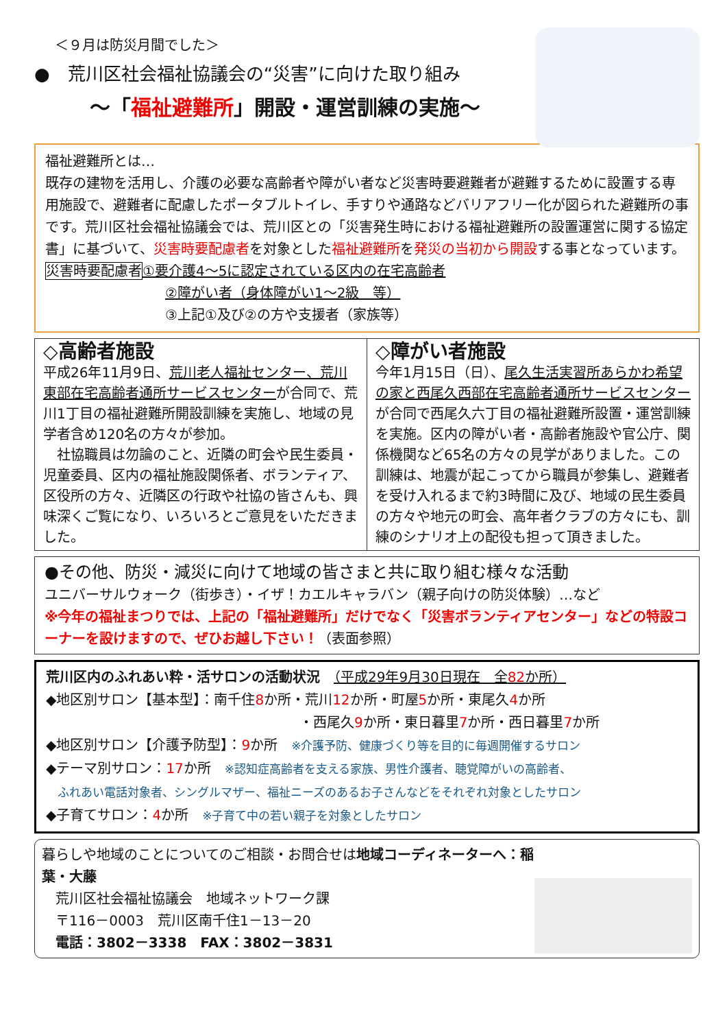＜９月は防災月間でした＞
●　荒川区社会福祉協議会の“災害”に向けた取り組み
～「福祉避難所」開設・運営訓練の実施～
福祉避難所とは…
既存の建物を活用し、介護の必要な高齢者や障がい者など災害時要避難者が避難するために設置する専用施設で、避難者に配慮したポータブルトイレ、手すりや通路などバリアフリー化が図られた避難所の事です。荒川区社会福祉協議会では、荒川区との「災害発生時における福祉避難所の設置運営に関する協定書」に基づいて、災害時要配慮者を対象とした福祉避難所を発災の当初から開設する事となっています。
災害時要配慮者 ①要介護4～5に認定されている区内の在宅高齢者
②障がい者（身体障がい1～2級　等）
③上記①及び②の方や支援者（家族等）
◇高齢者施設
平成26年11月9日、荒川老人福祉センター、荒川東部在宅高齢者通所サービスセンターが合同で、荒川1丁目の福祉避難所開設訓練を実施し、地域の見学者含め120名の方々が参加。
　社協職員は勿論のこと、近隣の町会や民生委員・児童委員、区内の福祉施設関係者、ボランティア、区役所の方々、近隣区の行政や社協の皆さんも、興味深くご覧になり、いろいろとご意見をいただきました。
◇障がい者施設
今年1月15日（日）、尾久生活実習所あらかわ希望の家と西尾久西部在宅高齢者通所サービスセンターが合同で西尾久六丁目の福祉避難所設置・運営訓練を実施。区内の障がい者・高齢者施設や官公庁、関係機関など65名の方々の見学がありました。この訓練は、地震が起こってから職員が参集し、避難者を受け入れるまで約3時間に及び、地域の民生委員の方々や地元の町会、高年者クラブの方々にも、訓練のシナリオ上の配役も担って頂きました。
●その他、防災・減災に向けて地域の皆さまと共に取り組む様々な活動
ユニバーサルウォーク（街歩き）・イザ！カエルキャラバン（親子向けの防災体験）…など
※今年の福祉まつりでは、上記の「福祉避難所」だけでなく「災害ボランティアセンター」などの特設コーナーを設けますので、ぜひお越し下さい！（表面参照）
荒川区内のふれあい粋・活サロンの活動状況　（平成29年9月30日現在　全82か所）
◆地区別サロン【基本型】：南千住8か所・荒川12か所・町屋5か所・東尾久4か所
・西尾久9か所・東日暮里7か所・西日暮里7か所
◆地区別サロン【介護予防型】：9か所　※介護予防、健康づくり等を目的に毎週開催するサロン
◆テーマ別サロン：17か所　※認知症高齢者を支える家族、男性介護者、聴覚障がいの高齢者、
　ふれあい電話対象者、シングルマザー、福祉ニーズのあるお子さんなどをそれぞれ対象としたサロン
◆子育てサロン：4か所　※子育て中の若い親子を対象としたサロン
暮らしや地域のことについてのご相談・お問合せは地域コーディネーターへ：稲葉・大藤
　荒川区社会福祉協議会　地域ネットワーク課
　〒116－0003　荒川区南千住1－13－20
　電話：3802－3338　FAX：3802－3831